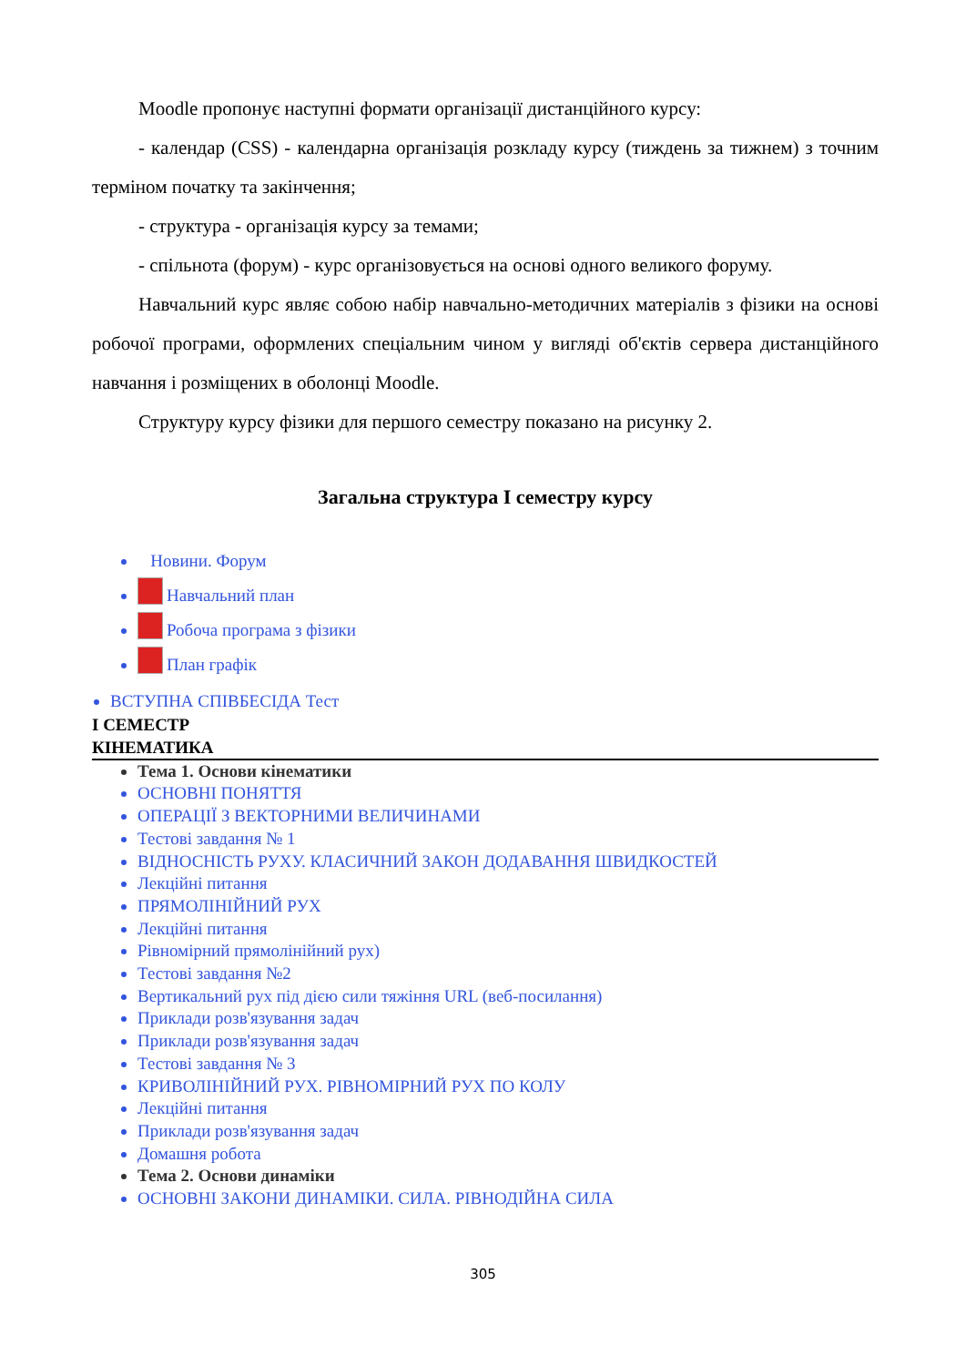Moodle пропонує наступні формати організації дистанційного курсу:
- календар (CSS) - календарна організація розкладу курсу (тиждень за тижнем) з точним терміном початку та закінчення;
- структура - організація курсу за темами;
- спільнота (форум) - курс організовується на основі одного великого форуму.
Навчальний курс являє собою набір навчально-методичних матеріалів з фізики на основі робочої програми, оформлених спеціальним чином у вигляді об'єктів сервера дистанційного навчання і розміщених в оболонці Moodle.
Структуру курсу фізики для першого семестру показано на рисунку 2.
Загальна структура І семестру курсу
Новини. Форум
Навчальний план
Робоча програма з фізики
План графік
ВСТУПНА СПІВБЕСІДА Тест
І СЕМЕСТР
КІНЕМАТИКА
Тема 1. Основи кінематики
ОСНОВНІ ПОНЯТТЯ
ОПЕРАЦІЇ З ВЕКТОРНИМИ ВЕЛИЧИНАМИ
Тестові завдання № 1
ВІДНОСНІСТЬ РУХУ. КЛАСИЧНИЙ ЗАКОН ДОДАВАННЯ ШВИДКОСТЕЙ
Лекційні питання
ПРЯМОЛІНІЙНИЙ РУХ
Лекційні питання
Рівномірний прямолінійний рух)
Тестові завдання №2
Вертикальний рух під дією сили тяжіння URL (веб-посилання)
Приклади розв'язування задач
Приклади розв'язування задач
Тестові завдання № 3
КРИВОЛІНІЙНИЙ РУХ. РІВНОМІРНИЙ РУХ ПО КОЛУ
Лекційні питання
Приклади розв'язування задач
Домашня робота
Тема 2. Основи динаміки
ОСНОВНІ ЗАКОНИ ДИНАМІКИ. СИЛА. РІВНОДІЙНА СИЛА
305